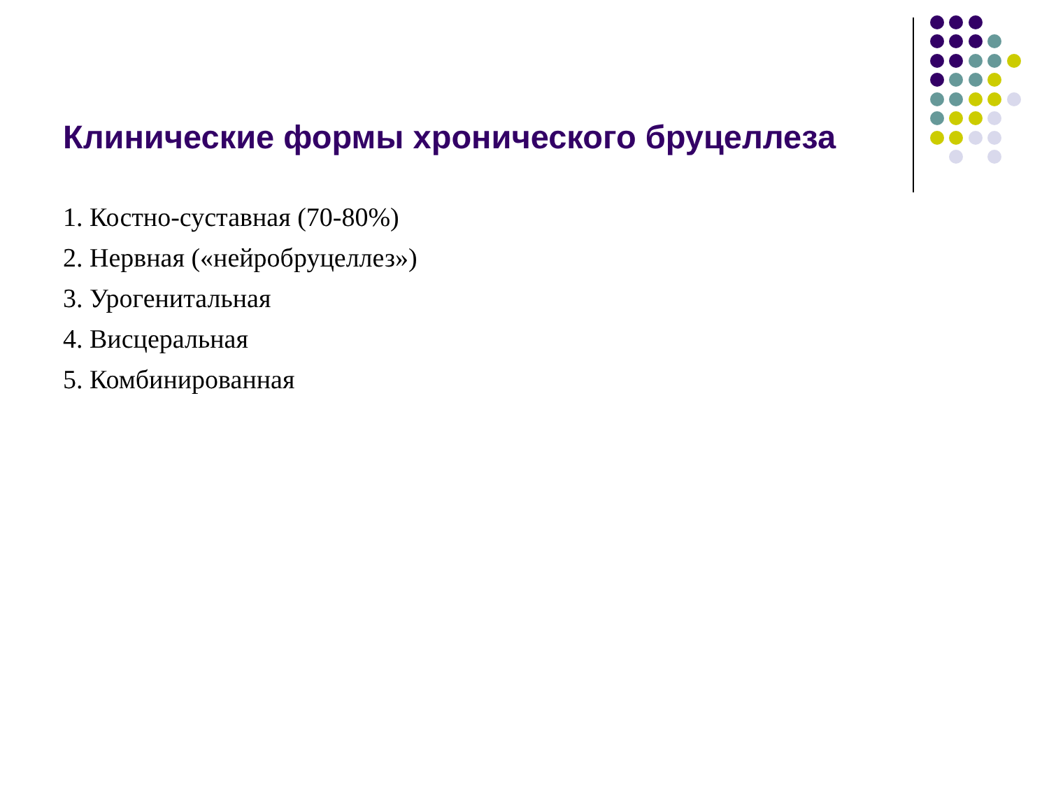Клинические формы хронического бруцеллеза
1. Костно-суставная (70-80%)
2. Нервная («нейробруцеллез»)
3. Урогенитальная
4. Висцеральная
5. Комбинированная